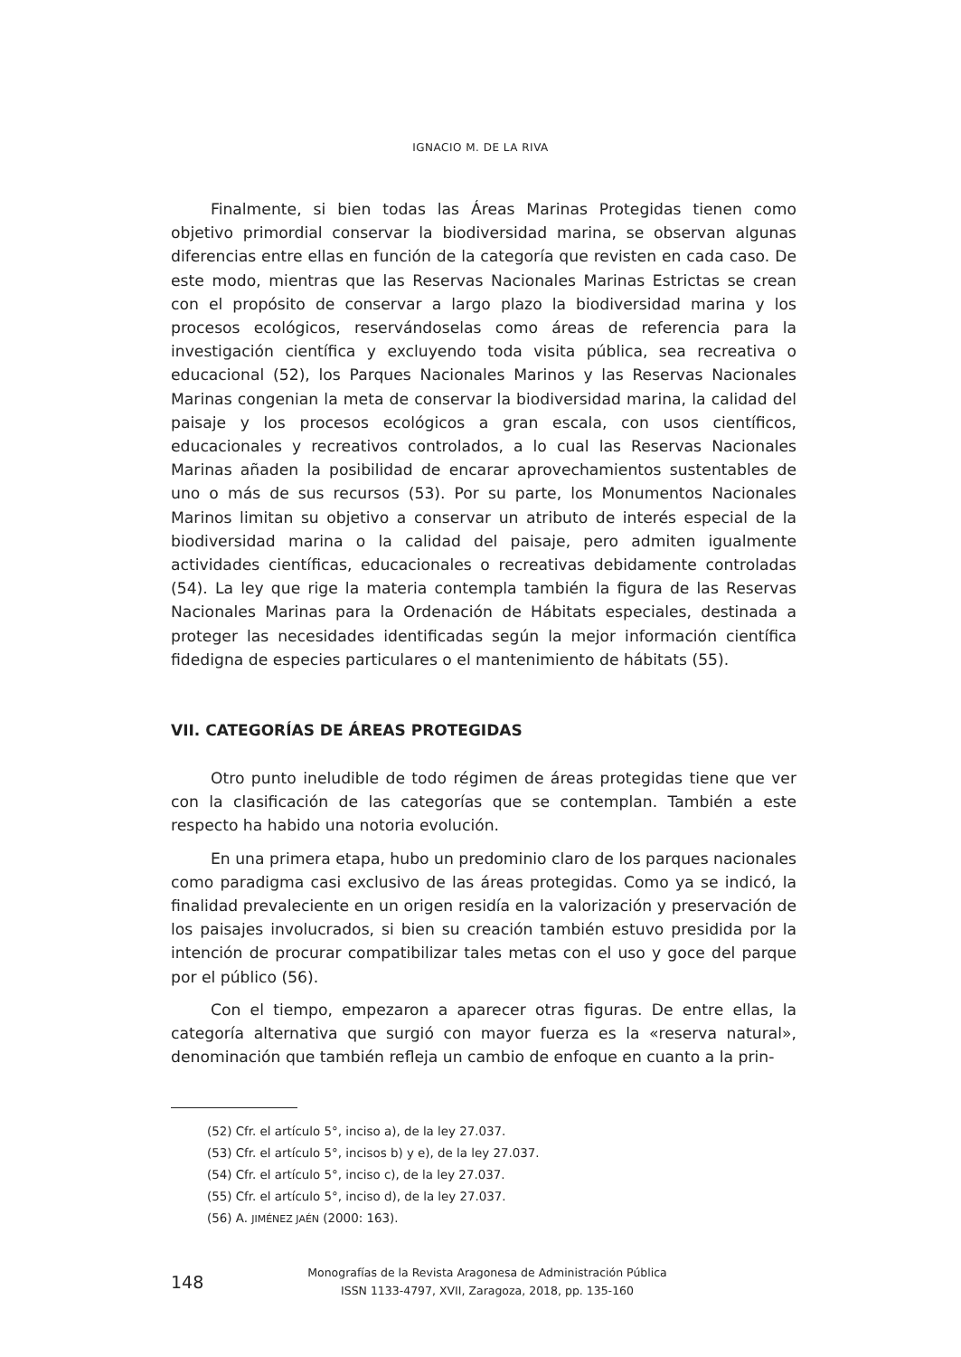IGNACIO M. DE LA RIVA
Finalmente, si bien todas las Áreas Marinas Protegidas tienen como objetivo primordial conservar la biodiversidad marina, se observan algunas diferencias entre ellas en función de la categoría que revisten en cada caso. De este modo, mientras que las Reservas Nacionales Marinas Estrictas se crean con el propósito de conservar a largo plazo la biodiversidad marina y los procesos ecológicos, reservándoselas como áreas de referencia para la investigación científica y excluyendo toda visita pública, sea recreativa o educacional (52), los Parques Nacionales Marinos y las Reservas Nacionales Marinas congenian la meta de conservar la biodiversidad marina, la calidad del paisaje y los procesos ecológicos a gran escala, con usos científicos, educacionales y recreativos controlados, a lo cual las Reservas Nacionales Marinas añaden la posibilidad de encarar aprovechamientos sustentables de uno o más de sus recursos (53). Por su parte, los Monumentos Nacionales Marinos limitan su objetivo a conservar un atributo de interés especial de la biodiversidad marina o la calidad del paisaje, pero admiten igualmente actividades científicas, educacionales o recreativas debidamente controladas (54). La ley que rige la materia contempla también la figura de las Reservas Nacionales Marinas para la Ordenación de Hábitats especiales, destinada a proteger las necesidades identificadas según la mejor información científica fidedigna de especies particulares o el mantenimiento de hábitats (55).
VII. CATEGORÍAS DE ÁREAS PROTEGIDAS
Otro punto ineludible de todo régimen de áreas protegidas tiene que ver con la clasificación de las categorías que se contemplan. También a este respecto ha habido una notoria evolución.
En una primera etapa, hubo un predominio claro de los parques nacionales como paradigma casi exclusivo de las áreas protegidas. Como ya se indicó, la finalidad prevaleciente en un origen residía en la valorización y preservación de los paisajes involucrados, si bien su creación también estuvo presidida por la intención de procurar compatibilizar tales metas con el uso y goce del parque por el público (56).
Con el tiempo, empezaron a aparecer otras figuras. De entre ellas, la categoría alternativa que surgió con mayor fuerza es la «reserva natural», denominación que también refleja un cambio de enfoque en cuanto a la prin-
(52) Cfr. el artículo 5°, inciso a), de la ley 27.037.
(53) Cfr. el artículo 5°, incisos b) y e), de la ley 27.037.
(54) Cfr. el artículo 5°, inciso c), de la ley 27.037.
(55) Cfr. el artículo 5°, inciso d), de la ley 27.037.
(56) A. JIMÉNEZ JAÉN (2000: 163).
148
Monografías de la Revista Aragonesa de Administración Pública
ISSN 1133-4797, XVII, Zaragoza, 2018, pp. 135-160